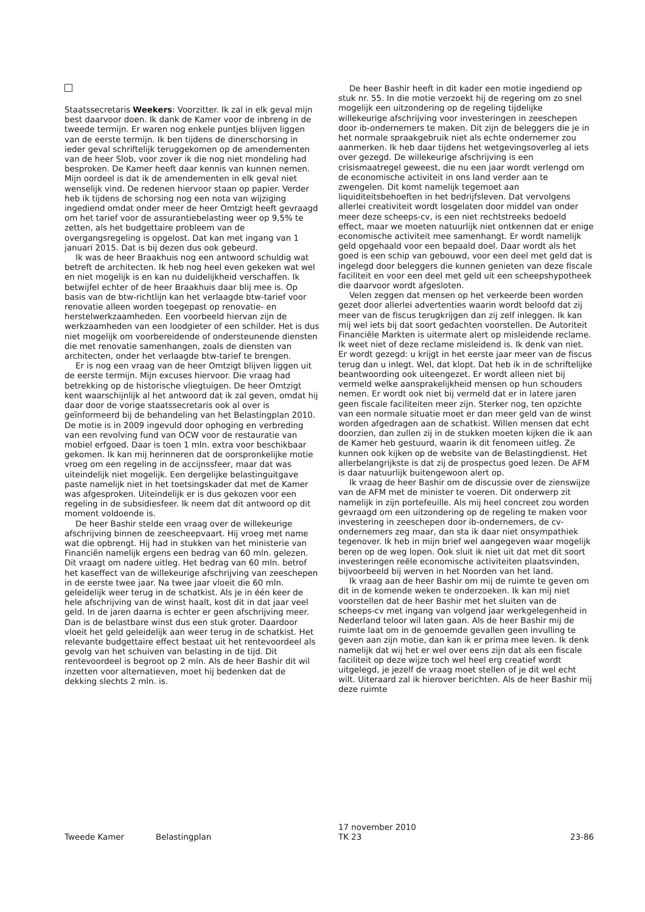Staatssecretaris Weekers: Voorzitter. Ik zal in elk geval mijn best daarvoor doen. Ik dank de Kamer voor de inbreng in de tweede termijn. Er waren nog enkele puntjes blijven liggen van de eerste termijn. Ik ben tijdens de dinerschorsing in ieder geval schriftelijk teruggekomen op de amendementen van de heer Slob, voor zover ik die nog niet mondeling had besproken. De Kamer heeft daar kennis van kunnen nemen. Mijn oordeel is dat ik de amendementen in elk geval niet wenselijk vind. De redenen hiervoor staan op papier. Verder heb ik tijdens de schorsing nog een nota van wijziging ingediend omdat onder meer de heer Omtzigt heeft gevraagd om het tarief voor de assurantiebelasting weer op 9,5% te zetten, als het budgettaire probleem van de overgangsregeling is opgelost. Dat kan met ingang van 1 januari 2015. Dat is bij dezen dus ook gebeurd.
Ik was de heer Braakhuis nog een antwoord schuldig wat betreft de architecten. Ik heb nog heel even gekeken wat wel en niet mogelijk is en kan nu duidelijkheid verschaffen. Ik betwijfel echter of de heer Braakhuis daar blij mee is. Op basis van de btw-richtlijn kan het verlaagde btw-tarief voor renovatie alleen worden toegepast op renovatie- en herstelwerkzaamheden. Een voorbeeld hiervan zijn de werkzaamheden van een loodgieter of een schilder. Het is dus niet mogelijk om voorbereidende of ondersteunende diensten die met renovatie samenhangen, zoals de diensten van architecten, onder het verlaagde btw-tarief te brengen.
Er is nog een vraag van de heer Omtzigt blijven liggen uit de eerste termijn. Mijn excuses hiervoor. Die vraag had betrekking op de historische vliegtuigen. De heer Omtzigt kent waarschijnlijk al het antwoord dat ik zal geven, omdat hij daar door de vorige staatssecretaris ook al over is geïnformeerd bij de behandeling van het Belastingplan 2010. De motie is in 2009 ingevuld door ophoging en verbreding van een revolving fund van OCW voor de restauratie van mobiel erfgoed. Daar is toen 1 mln. extra voor beschikbaar gekomen. Ik kan mij herinneren dat de oorspronkelijke motie vroeg om een regeling in de accijnssfeer, maar dat was uiteindelijk niet mogelijk. Een dergelijke belastinguitgave paste namelijk niet in het toetsingskader dat met de Kamer was afgesproken. Uiteindelijk er is dus gekozen voor een regeling in de subsidiesfeer. Ik neem dat dit antwoord op dit moment voldoende is.
De heer Bashir stelde een vraag over de willekeurige afschrijving binnen de zeescheepvaart. Hij vroeg met name wat die opbrengt. Hij had in stukken van het ministerie van Financiën namelijk ergens een bedrag van 60 mln. gelezen. Dit vraagt om nadere uitleg. Het bedrag van 60 mln. betrof het kaseffect van de willekeurige afschrijving van zeeschepen in de eerste twee jaar. Na twee jaar vloeit die 60 mln. geleidelijk weer terug in de schatkist. Als je in één keer de hele afschrijving van de winst haalt, kost dit in dat jaar veel geld. In de jaren daarna is echter er geen afschrijving meer. Dan is de belastbare winst dus een stuk groter. Daardoor vloeit het geld geleidelijk aan weer terug in de schatkist. Het relevante budgettaire effect bestaat uit het rentevoordeel als gevolg van het schuiven van belasting in de tijd. Dit rentevoordeel is begroot op 2 mln. Als de heer Bashir dit wil inzetten voor alternatieven, moet hij bedenken dat de dekking slechts 2 mln. is.
De heer Bashir heeft in dit kader een motie ingediend op stuk nr. 55. In die motie verzoekt hij de regering om zo snel mogelijk een uitzondering op de regeling tijdelijke willekeurige afschrijving voor investeringen in zeeschepen door ib-ondernemers te maken. Dit zijn de beleggers die je in het normale spraakgebruik niet als echte ondernemer zou aanmerken. Ik heb daar tijdens het wetgevingsoverleg al iets over gezegd. De willekeurige afschrijving is een crisismaatregel geweest, die nu een jaar wordt verlengd om de economische activiteit in ons land verder aan te zwengelen. Dit komt namelijk tegemoet aan liquiditeitsbehoeften in het bedrijfsleven. Dat vervolgens allerlei creativiteit wordt losgelaten door middel van onder meer deze scheeps-cv, is een niet rechtstreeks bedoeld effect, maar we moeten natuurlijk niet ontkennen dat er enige economische activiteit mee samenhangt. Er wordt namelijk geld opgehaald voor een bepaald doel. Daar wordt als het goed is een schip van gebouwd, voor een deel met geld dat is ingelegd door beleggers die kunnen genieten van deze fiscale faciliteit en voor een deel met geld uit een scheepshypotheek die daarvoor wordt afgesloten.
Velen zeggen dat mensen op het verkeerde been worden gezet door allerlei advertenties waarin wordt beloofd dat zij meer van de fiscus terugkrijgen dan zij zelf inleggen. Ik kan mij wel iets bij dat soort gedachten voorstellen. De Autoriteit Financiële Markten is uitermate alert op misleidende reclame. Ik weet niet of deze reclame misleidend is. Ik denk van niet. Er wordt gezegd: u krijgt in het eerste jaar meer van de fiscus terug dan u inlegt. Wel, dat klopt. Dat heb ik in de schriftelijke beantwoording ook uiteengezet. Er wordt alleen niet bij vermeld welke aansprakelijkheid mensen op hun schouders nemen. Er wordt ook niet bij vermeld dat er in latere jaren geen fiscale faciliteiten meer zijn. Sterker nog, ten opzichte van een normale situatie moet er dan meer geld van de winst worden afgedragen aan de schatkist. Willen mensen dat echt doorzien, dan zullen zij in de stukken moeten kijken die ik aan de Kamer heb gestuurd, waarin ik dit fenomeen uitleg. Ze kunnen ook kijken op de website van de Belastingdienst. Het allerbelangrijkste is dat zij de prospectus goed lezen. De AFM is daar natuurlijk buitengewoon alert op.
Ik vraag de heer Bashir om de discussie over de zienswijze van de AFM met de minister te voeren. Dit onderwerp zit namelijk in zijn portefeuille. Als mij heel concreet zou worden gevraagd om een uitzondering op de regeling te maken voor investering in zeeschepen door ib-ondernemers, de cv-ondernemers zeg maar, dan sta ik daar niet onsympathiek tegenover. Ik heb in mijn brief wel aangegeven waar mogelijk beren op de weg lopen. Ook sluit ik niet uit dat met dit soort investeringen reële economische activiteiten plaatsvinden, bijvoorbeeld bij werven in het Noorden van het land.
Ik vraag aan de heer Bashir om mij de ruimte te geven om dit in de komende weken te onderzoeken. Ik kan mij niet voorstellen dat de heer Bashir met het sluiten van de scheeps-cv met ingang van volgend jaar werkgelegenheid in Nederland teloor wil laten gaan. Als de heer Bashir mij de ruimte laat om in de genoemde gevallen geen invulling te geven aan zijn motie, dan kan ik er prima mee leven. Ik denk namelijk dat wij het er wel over eens zijn dat als een fiscale faciliteit op deze wijze toch wel heel erg creatief wordt uitgelegd, je jezelf de vraag moet stellen of je dit wel echt wilt. Uiteraard zal ik hierover berichten. Als de heer Bashir mij deze ruimte
Tweede Kamer Belastingplan
17 november 2010
TK 23
23-86